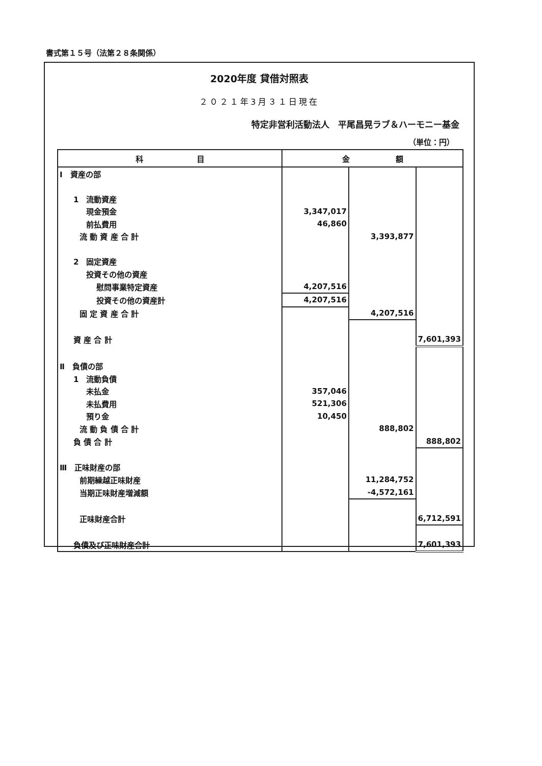書式第１５号（法第２８条関係）
2020年度 貸借対照表
２０２１年3月３１日現在
特定非営利活動法人　平尾昌晃ラブ＆ハーモニー基金
（単位：円）
| 科 目 | 金 額 | | |
| --- | --- | --- | --- |
| Ⅰ 資産の部 | | | |
| 1 流動資産 | | | |
| 現金預金 | 3,347,017 | | |
| 前払費用 | 46,860 | | |
| 流 動 資 産 合 計 | | 3,393,877 | |
| 2 固定資産 | | | |
| 投資その他の資産 | | | |
| 慰問事業特定資産 | 4,207,516 | | |
| 投資その他の資産計 | 4,207,516 | | |
| 固 定 資 産 合 計 | | 4,207,516 | |
| 資 産 合 計 | | | 7,601,393 |
| Ⅱ 負債の部 | | | |
| 1 流動負債 | | | |
| 未払金 | 357,046 | | |
| 未払費用 | 521,306 | | |
| 預り金 | 10,450 | | |
| 流 動 負 債 合 計 | | 888,802 | |
| 負 債 合 計 | | | 888,802 |
| Ⅲ 正味財産の部 | | | |
| 前期繰越正味財産 | | 11,284,752 | |
| 当期正味財産増減額 | | -4,572,161 | |
| 正味財産合計 | | | 6,712,591 |
| 負債及び正味財産合計 | | | 7,601,393 |